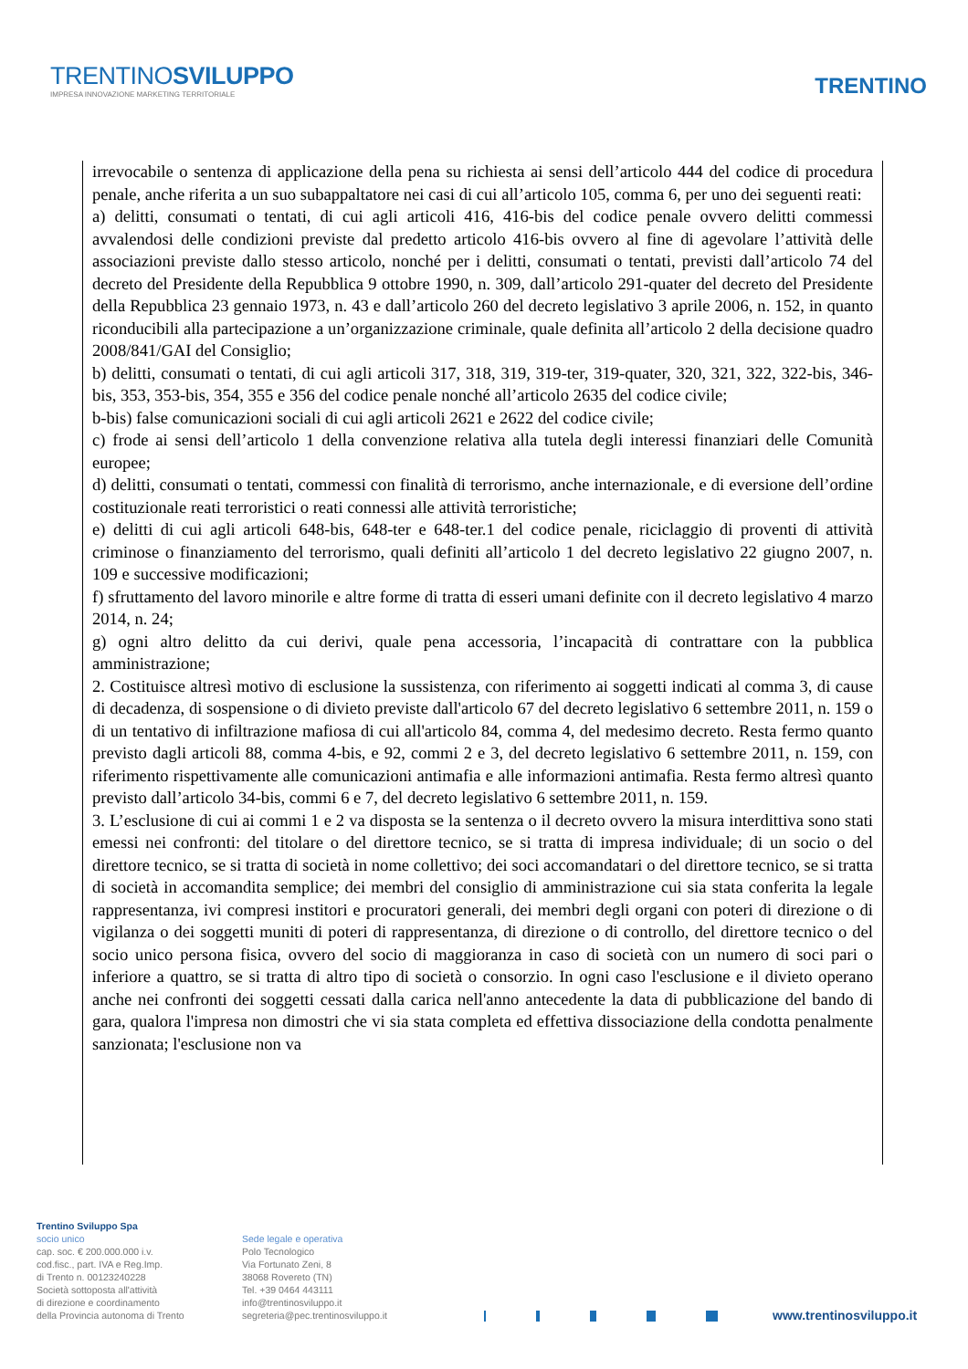TRENTINOSVILUPPO
IMPRESA INNOVAZIONE MARKETING TERRITORIALE
TRENTINO
irrevocabile o sentenza di applicazione della pena su richiesta ai sensi dell’articolo 444 del codice di procedura penale, anche riferita a un suo subappaltatore nei casi di cui all’articolo 105, comma 6, per uno dei seguenti reati:
a) delitti, consumati o tentati, di cui agli articoli 416, 416-bis del codice penale ovvero delitti commessi avvalendosi delle condizioni previste dal predetto articolo 416-bis ovvero al fine di agevolare l’attività delle associazioni previste dallo stesso articolo, nonché per i delitti, consumati o tentati, previsti dall’articolo 74 del decreto del Presidente della Repubblica 9 ottobre 1990, n. 309, dall’articolo 291-quater del decreto del Presidente della Repubblica 23 gennaio 1973, n. 43 e dall’articolo 260 del decreto legislativo 3 aprile 2006, n. 152, in quanto riconducibili alla partecipazione a un’organizzazione criminale, quale definita all’articolo 2 della decisione quadro 2008/841/GAI del Consiglio;
b) delitti, consumati o tentati, di cui agli articoli 317, 318, 319, 319-ter, 319-quater, 320, 321, 322, 322-bis, 346-bis, 353, 353-bis, 354, 355 e 356 del codice penale nonché all’articolo 2635 del codice civile;
b-bis) false comunicazioni sociali di cui agli articoli 2621 e 2622 del codice civile;
c) frode ai sensi dell’articolo 1 della convenzione relativa alla tutela degli interessi finanziari delle Comunità europee;
d) delitti, consumati o tentati, commessi con finalità di terrorismo, anche internazionale, e di eversione dell’ordine costituzionale reati terroristici o reati connessi alle attività terroristiche;
e) delitti di cui agli articoli 648-bis, 648-ter e 648-ter.1 del codice penale, riciclaggio di proventi di attività criminose o finanziamento del terrorismo, quali definiti all’articolo 1 del decreto legislativo 22 giugno 2007, n. 109 e successive modificazioni;
f) sfruttamento del lavoro minorile e altre forme di tratta di esseri umani definite con il decreto legislativo 4 marzo 2014, n. 24;
g) ogni altro delitto da cui derivi, quale pena accessoria, l’incapacità di contrattare con la pubblica amministrazione;
2. Costituisce altresì motivo di esclusione la sussistenza, con riferimento ai soggetti indicati al comma 3, di cause di decadenza, di sospensione o di divieto previste dall'articolo 67 del decreto legislativo 6 settembre 2011, n. 159 o di un tentativo di infiltrazione mafiosa di cui all'articolo 84, comma 4, del medesimo decreto. Resta fermo quanto previsto dagli articoli 88, comma 4-bis, e 92, commi 2 e 3, del decreto legislativo 6 settembre 2011, n. 159, con riferimento rispettivamente alle comunicazioni antimafia e alle informazioni antimafia. Resta fermo altresì quanto previsto dall’articolo 34-bis, commi 6 e 7, del decreto legislativo 6 settembre 2011, n. 159.
3. L’esclusione di cui ai commi 1 e 2 va disposta se la sentenza o il decreto ovvero la misura interdittiva sono stati emessi nei confronti: del titolare o del direttore tecnico, se si tratta di impresa individuale; di un socio o del direttore tecnico, se si tratta di società in nome collettivo; dei soci accomandatari o del direttore tecnico, se si tratta di società in accomandita semplice; dei membri del consiglio di amministrazione cui sia stata conferita la legale rappresentanza, ivi compresi institori e procuratori generali, dei membri degli organi con poteri di direzione o di vigilanza o dei soggetti muniti di poteri di rappresentanza, di direzione o di controllo, del direttore tecnico o del socio unico persona fisica, ovvero del socio di maggioranza in caso di società con un numero di soci pari o inferiore a quattro, se si tratta di altro tipo di società o consorzio. In ogni caso l'esclusione e il divieto operano anche nei confronti dei soggetti cessati dalla carica nell'anno antecedente la data di pubblicazione del bando di gara, qualora l'impresa non dimostri che vi sia stata completa ed effettiva dissociazione della condotta penalmente sanzionata; l'esclusione non va
Trentino Sviluppo Spa
socio unico
cap. soc. € 200.000.000 i.v.
cod.fisc., part. IVA e Reg.Imp.
di Trento n. 00123240228
Società sottoposta all'attività
di direzione e coordinamento
della Provincia autonoma di Trento
Sede legale e operativa
Polo Tecnologico
Via Fortunato Zeni, 8
38068 Rovereto (TN)
Tel. +39 0464 443111
info@trentinosviluppo.it
segreteria@pec.trentinosviluppo.it
www.trentinosviluppo.it